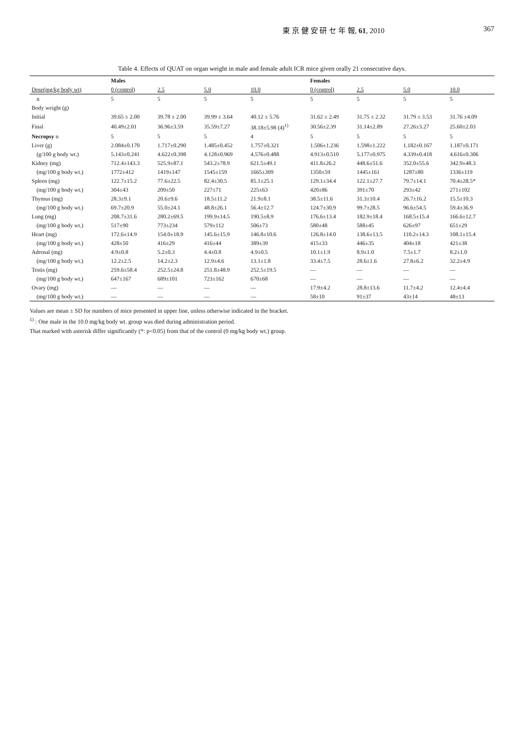東 京 健 安 研 セ 年 報, 61, 2010 367
Table 4. Effects of QUAT on organ weight in male and female adult ICR mice given orally 21 consecutive days.
| | Males | | | | Females | | | |
| --- | --- | --- | --- | --- | --- | --- | --- | --- |
| Dose(mg/kg body wt) | 0 (control) | 2.5 | 5.0 | 10.0 | 0 (control) | 2.5 | 5.0 | 10.0 |
| n | 5 | 5 | 5 | 5 | 5 | 5 | 5 | 5 |
| Body weight (g) | | | | | | | | |
| Initial | 39.65 ± 2.00 | 39.78 ± 2.00 | 39.99 ± 3.64 | 40.12 ± 5.76 | 31.62 ± 2.49 | 31.75 ± 2.32 | 31.79 ± 3.53 | 31.76 ±4.09 |
| Final | 40.49±2.01 | 36.96±3.59 | 35.59±7.27 | 38.18±5.98 (4)<sup>1)</sup> | 30.56±2.39 | 31.14±2.89 | 27.26±3.27 | 25.60±2.03 |
| Necropsy n | 5 | 5 | 5 | 4 | 5 | 5 | 5 | 5 |
| Liver (g) | 2.084±0.170 | 1.717±0.290 | 1.485±0.452 | 1.757±0.321 | 1.506±1.236 | 1.598±1.222 | 1.182±0.167 | 1.187±0.171 |
| (g/100 g body wt.) | 5.143±0.241 | 4.622±0.398 | 4.128±0.969 | 4.576±0.488 | 4.913±0.510 | 5.177±0.975 | 4.339±0.418 | 4.616±0.306 |
| Kidney (mg) | 712.4±143.3 | 525.9±87.1 | 543.2±78.9 | 621.5±49.1 | 411.8±26.2 | 448.6±51.6 | 352.0±55.6 | 342.9±48.3 |
| (mg/100 g body wt.) | 1772±412 | 1419±147 | 1545±159 | 1665±309 | 1350±59 | 1445±161 | 1287±80 | 1336±119 |
| Spleen (mg) | 122.7±15.2 | 77.6±22.5 | 82.4±30.5 | 85.1±25.1 | 129.1±34.4 | 122.1±27.7 | 79.7±14.1 | 70.4±28.5* |
| (mg/100 g body wt.) | 304±43 | 209±50 | 227±71 | 225±63 | 420±86 | 391±70 | 293±42 | 271±102 |
| Thymus (mg) | 28.3±9.1 | 20.6±9.6 | 18.5±11.2 | 21.9±8.1 | 38.5±11.6 | 31.3±10.4 | 26.7±16.2 | 15.5±10.3 |
| (mg/100 g body wt.) | 69.7±20.9 | 55.0±24.1 | 48.8±26.1 | 56.4±12.7 | 124.7±30.9 | 99.7±28.5 | 96.6±54.5 | 59.4±36.9 |
| Lung (mg) | 208.7±31.6 | 280.2±69.5 | 199.9±14.5 | 190.5±8.9 | 176.6±13.4 | 182.9±18.4 | 168.5±15.4 | 166.6±12.7 |
| (mg/100 g body wt.) | 517±90 | 773±234 | 579±112 | 506±73 | 580±48 | 588±45 | 626±97 | 651±29 |
| Heart (mg) | 172.6±14.9 | 154.0±18.9 | 145.6±15.9 | 146.8±10.6 | 126.8±14.0 | 138.6±13.5 | 110.2±14.3 | 108.1±15.4 |
| (mg/100 g body wt.) | 428±50 | 416±29 | 416±44 | 389±39 | 415±33 | 446±35 | 404±18 | 421±38 |
| Adrenal (mg) | 4.9±0.8 | 5.2±0.3 | 4.4±0.8 | 4.9±0.5 | 10.1±1.9 | 8.9±1.0 | 7.5±1.7 | 8.2±1.0 |
| (mg/100 g body wt.) | 12.2±2.5 | 14.2±2.3 | 12.9±4.6 | 13.1±1.8 | 33.4±7.5 | 28.6±1.6 | 27.8±6.2 | 32.2±4.9 |
| Testis (mg) | 259.6±58.4 | 252.5±24.8 | 251.8±48.9 | 252.5±19.5 | — | — | — | — |
| (mg/100 g body wt.) | 647±167 | 689±101 | 723±162 | 670±68 | — | — | — | — |
| Ovary (mg) | — | — | — | — | 17.9±4.2 | 28.8±13.6 | 11.7±4.2 | 12.4±4.4 |
| (mg/100 g body wt.) | — | — | — | — | 58±10 | 91±37 | 43±14 | 48±13 |
Values are mean ± SD for numbers of mice presented in upper line, unless otherwise indicated in the bracket.
<sup>1)</sup> : One male in the 10.0 mg/kg body wt. group was died during administration period.
That marked with asterisk differ significantly (*: p<0.05) from that of the control (0 mg/kg body wt.) group.